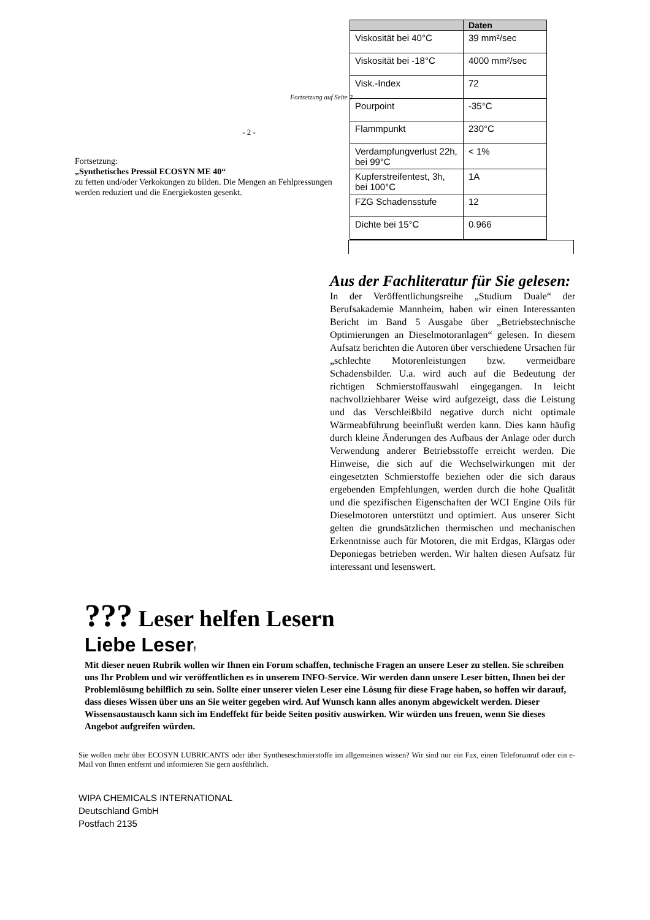Fortsetzung auf Seite 2
- 2 -
Fortsetzung:
„Synthetisches Pressöl ECOSYN ME 40“
zu fetten und/oder Verkokungen zu bilden. Die Mengen an Fehlpressungen werden reduziert und die Energiekosten gesenkt.
| | Daten |
| --- | --- |
| Viskosität bei 40°C | 39 mm²/sec |
| Viskosität bei -18°C | 4000 mm²/sec |
| Visk.-Index | 72 |
| Pourpoint | -35°C |
| Flammpunkt | 230°C |
| Verdampfungverlust 22h, bei 99°C | < 1% |
| Kupferstreifentest, 3h, bei 100°C | 1A |
| FZG Schadensstufe | 12 |
| Dichte bei 15°C | 0.966 |
Aus der Fachliteratur für Sie gelesen:
In der Veröffentlichungsreihe „Studium Duale“ der Berufsakademie Mannheim, haben wir einen Interessanten Bericht im Band 5 Ausgabe über „Betriebstechnische Optimierungen an Dieselmotoranlagen“ gelesen. In diesem Aufsatz berichten die Autoren über verschiedene Ursachen für „schlechte Motorenleistungen bzw. vermeidbare Schadensbilder. U.a. wird auch auf die Bedeutung der richtigen Schmierstoffauswahl eingegangen. In leicht nachvollziehbarer Weise wird aufgezeigt, dass die Leistung und das Verschleißbild negative durch nicht optimale Wärmeabführung beeinflußt werden kann. Dies kann häufig durch kleine Änderungen des Aufbaus der Anlage oder durch Verwendung anderer Betriebsstoffe erreicht werden. Die Hinweise, die sich auf die Wechselwirkungen mit der eingesetzten Schmierstoffe beziehen oder die sich daraus ergebenden Empfehlungen, werden durch die hohe Qualität und die spezifischen Eigenschaften der WCI Engine Oils für Dieselmotoren unterstützt und optimiert. Aus unserer Sicht gelten die grundsätzlichen thermischen und mechanischen Erkenntnisse auch für Motoren, die mit Erdgas, Klärgas oder Deponiegas betrieben werden. Wir halten diesen Aufsatz für interessant und lesenswert.
??? Leser helfen Lesern
Liebe Leser!
Mit dieser neuen Rubrik wollen wir Ihnen ein Forum schaffen, technische Fragen an unsere Leser zu stellen. Sie schreiben uns Ihr Problem und wir veröffentlichen es in unserem INFO-Service. Wir werden dann unsere Leser bitten, Ihnen bei der Problemlösung behilflich zu sein. Sollte einer unserer vielen Leser eine Lösung für diese Frage haben, so hoffen wir darauf, dass dieses Wissen über uns an Sie weiter gegeben wird. Auf Wunsch kann alles anonym abgewickelt werden. Dieser Wissensaustausch kann sich im Endeffekt für beide Seiten positiv auswirken. Wir würden uns freuen, wenn Sie dieses Angebot aufgreifen würden.
Sie wollen mehr über ECOSYN LUBRICANTS oder über Syntheseschmierstoffe im allgemeinen wissen? Wir sind nur ein Fax, einen Telefonanruf oder ein e-Mail von Ihnen entfernt und informieren Sie gern ausführlich.
WIPA CHEMICALS INTERNATIONAL
Deutschland GmbH
Postfach 2135